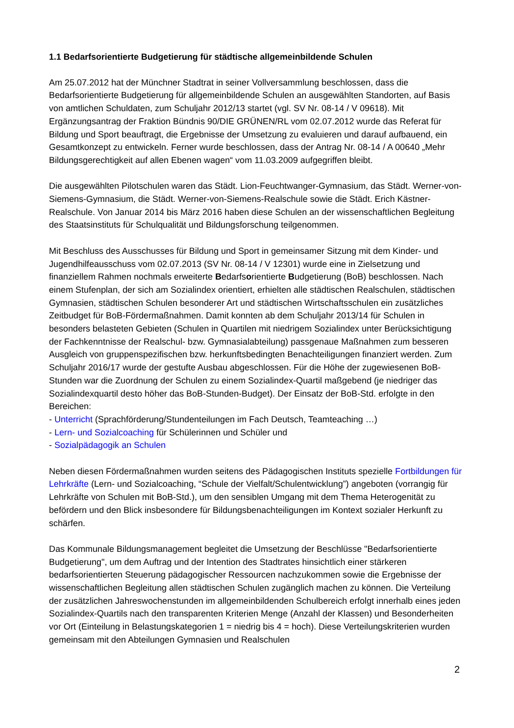1.1 Bedarfsorientierte Budgetierung für städtische allgemeinbildende Schulen
Am 25.07.2012 hat der Münchner Stadtrat in seiner Vollversammlung beschlossen, dass die Bedarfsorientierte Budgetierung für allgemeinbildende Schulen an ausgewählten Standorten, auf Basis von amtlichen Schuldaten, zum Schuljahr 2012/13 startet (vgl. SV Nr. 08-14 / V 09618). Mit Ergänzungsantrag der Fraktion Bündnis 90/DIE GRÜNEN/RL vom 02.07.2012 wurde das Referat für Bildung und Sport beauftragt, die Ergebnisse der Umsetzung zu evaluieren und darauf aufbauend, ein Gesamtkonzept zu entwickeln. Ferner wurde beschlossen, dass der Antrag Nr. 08-14 / A 00640 „Mehr Bildungsgerechtigkeit auf allen Ebenen wagen“ vom 11.03.2009 aufgegriffen bleibt.
Die ausgewählten Pilotschulen waren das Städt. Lion-Feuchtwanger-Gymnasium, das Städt. Werner-von-Siemens-Gymnasium, die Städt. Werner-von-Siemens-Realschule sowie die Städt. Erich Kästner-Realschule. Von Januar 2014 bis März 2016 haben diese Schulen an der wissenschaftlichen Begleitung des Staatsinstituts für Schulqualität und Bildungsforschung teilgenommen.
Mit Beschluss des Ausschusses für Bildung und Sport in gemeinsamer Sitzung mit dem Kinder- und Jugendhilfeausschuss vom 02.07.2013 (SV Nr. 08-14 / V 12301) wurde eine in Zielsetzung und finanziellem Rahmen nochmals erweiterte Bedarfsorientierte Budgetierung (BoB) beschlossen. Nach einem Stufenplan, der sich am Sozialindex orientiert, erhielten alle städtischen Realschulen, städtischen Gymnasien, städtischen Schulen besonderer Art und städtischen Wirtschaftsschulen ein zusätzliches Zeitbudget für BoB-Fördermaßnahmen. Damit konnten ab dem Schuljahr 2013/14 für Schulen in besonders belasteten Gebieten (Schulen in Quartilen mit niedrigem Sozialindex unter Berücksichtigung der Fachkenntnisse der Realschul- bzw. Gymnasialabteilung) passgenaue Maßnahmen zum besseren Ausgleich von gruppenspezifischen bzw. herkunftsbedingten Benachteiligungen finanziert werden. Zum Schuljahr 2016/17 wurde der gestufte Ausbau abgeschlossen. Für die Höhe der zugewiesenen BoB-Stunden war die Zuordnung der Schulen zu einem Sozialindex-Quartil maßgebend (je niedriger das Sozialindexquartil desto höher das BoB-Stunden-Budget). Der Einsatz der BoB-Std. erfolgte in den Bereichen:
- Unterricht (Sprachförderung/Stundenteilungen im Fach Deutsch, Teamteaching …)
- Lern- und Sozialcoaching für Schülerinnen und Schüler und
- Sozialpädagogik an Schulen
Neben diesen Fördermaßnahmen wurden seitens des Pädagogischen Instituts spezielle Fortbildungen für Lehrkräfte (Lern- und Sozialcoaching, “Schule der Vielfalt/Schulentwicklung”) angeboten (vorrangig für Lehrkräfte von Schulen mit BoB-Std.), um den sensiblen Umgang mit dem Thema Heterogenität zu befördern und den Blick insbesondere für Bildungsbenachteiligungen im Kontext sozialer Herkunft zu schärfen.
Das Kommunale Bildungsmanagement begleitet die Umsetzung der Beschlüsse "Bedarfsorientierte Budgetierung", um dem Auftrag und der Intention des Stadtrates hinsichtlich einer stärkeren bedarfsorientierten Steuerung pädagogischer Ressourcen nachzukommen sowie die Ergebnisse der wissenschaftlichen Begleitung allen städtischen Schulen zugänglich machen zu können. Die Verteilung der zusätzlichen Jahreswochenstunden im allgemeinbildenden Schulbereich erfolgt innerhalb eines jeden Sozialindex-Quartils nach den transparenten Kriterien Menge (Anzahl der Klassen) und Besonderheiten vor Ort (Einteilung in Belastungskategorien 1 = niedrig bis 4 = hoch). Diese Verteilungskriterien wurden gemeinsam mit den Abteilungen Gymnasien und Realschulen
2